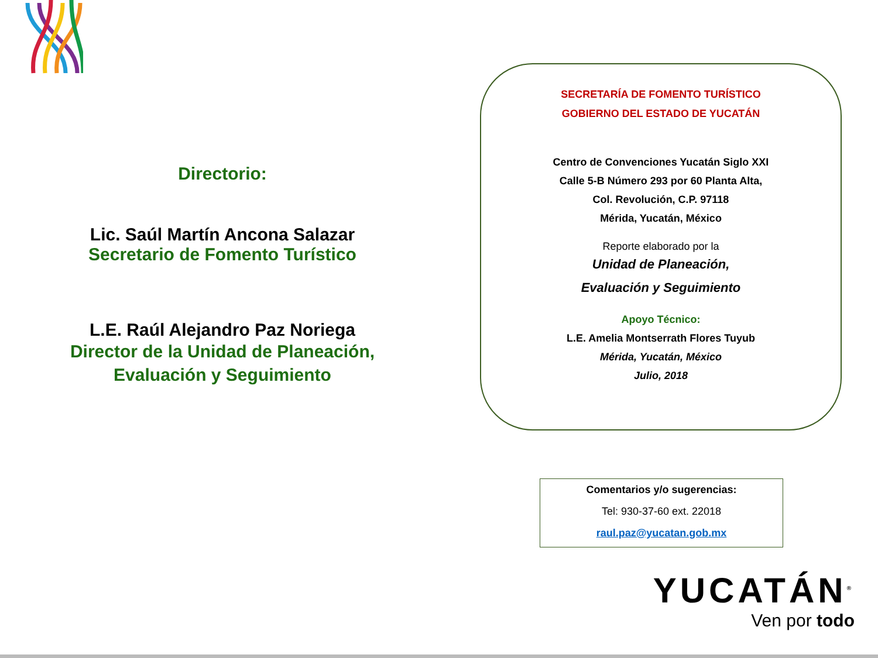Directorio:
Lic. Saúl Martín Ancona Salazar
Secretario de Fomento Turístico
L.E. Raúl Alejandro Paz Noriega
Director de la Unidad de Planeación,
Evaluación y Seguimiento
SECRETARÍA DE FOMENTO TURÍSTICO
GOBIERNO DEL ESTADO DE YUCATÁN
Centro de Convenciones Yucatán Siglo XXI
Calle 5-B Número 293 por 60 Planta Alta,
Col. Revolución, C.P. 97118
Mérida, Yucatán, México
Reporte elaborado por la
Unidad de Planeación,
Evaluación y Seguimiento
Apoyo Técnico:
L.E. Amelia Montserrath Flores Tuyub
Mérida, Yucatán, México
Julio, 2018
Comentarios y/o sugerencias:
Tel: 930-37-60 ext. 22018
raul.paz@yucatan.gob.mx
YUCATÁN<sup>®</sup>
Ven por todo